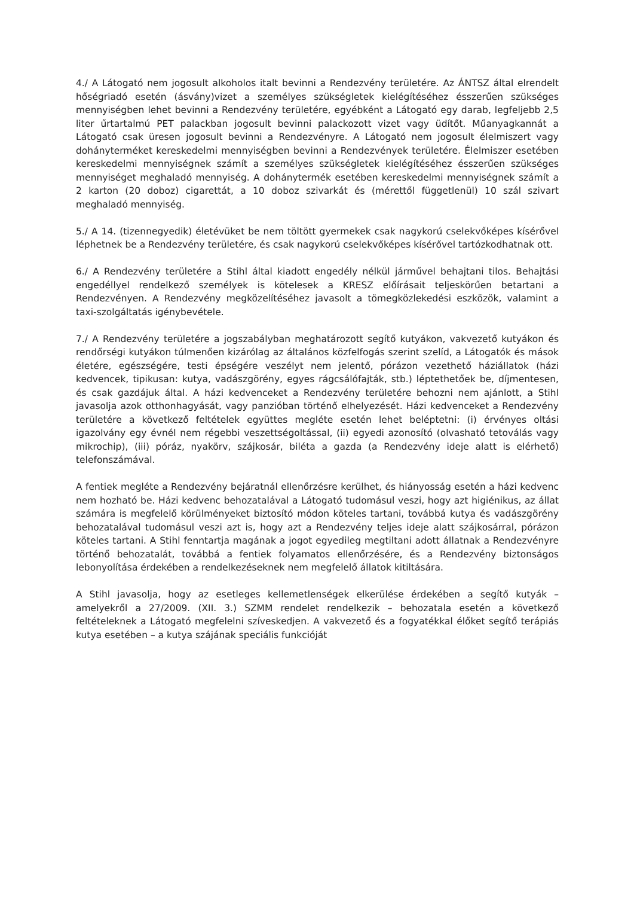4./ A Látogató nem jogosult alkoholos italt bevinni a Rendezvény területére. Az ÁNTSZ által elrendelt hőségriadó esetén (ásvány)vizet a személyes szükségletek kielégítéséhez ésszerűen szükséges mennyiségben lehet bevinni a Rendezvény területére, egyébként a Látogató egy darab, legfeljebb 2,5 liter űrtartalmú PET palackban jogosult bevinni palackozott vizet vagy üdítőt. Műanyagkannát a Látogató csak üresen jogosult bevinni a Rendezvényre. A Látogató nem jogosult élelmiszert vagy dohányterméket kereskedelmi mennyiségben bevinni a Rendezvények területére. Élelmiszer esetében kereskedelmi mennyiségnek számít a személyes szükségletek kielégítéséhez ésszerűen szükséges mennyiséget meghaladó mennyiség. A dohánytermék esetében kereskedelmi mennyiségnek számít a 2 karton (20 doboz) cigarettát, a 10 doboz szivarkát és (mérettől függetlenül) 10 szál szivart meghaladó mennyiség.
5./ A 14. (tizennegyedik) életévüket be nem töltött gyermekek csak nagykorú cselekvőképes kísérővel léphetnek be a Rendezvény területére, és csak nagykorú cselekvőképes kísérővel tartózkodhatnak ott.
6./ A Rendezvény területére a Stihl által kiadott engedély nélkül járművel behajtani tilos. Behajtási engedéllyel rendelkező személyek is kötelesek a KRESZ előírásait teljeskörűen betartani a Rendezvényen. A Rendezvény megközelítéséhez javasolt a tömegközlekedési eszközök, valamint a taxi-szolgáltatás igénybevétele.
7./ A Rendezvény területére a jogszabályban meghatározott segítő kutyákon, vakvezető kutyákon és rendőrségi kutyákon túlmenően kizárólag az általános közfelfogás szerint szelíd, a Látogatók és mások életére, egészségére, testi épségére veszélyt nem jelentő, pórázon vezethető háziállatok (házi kedvencek, tipikusan: kutya, vadászgörény, egyes rágcsálófajták, stb.) léptethetőek be, díjmentesen, és csak gazdájuk által. A házi kedvenceket a Rendezvény területére behozni nem ajánlott, a Stihl javasolja azok otthonhagyását, vagy panzióban történő elhelyezését. Házi kedvenceket a Rendezvény területére a következő feltételek együttes megléte esetén lehet beléptetni: (i) érvényes oltási igazolvány egy évnél nem régebbi veszettségoltással, (ii) egyedi azonosító (olvasható tetoválás vagy mikrochip), (iii) póráz, nyakörv, szájkosár, biléta a gazda (a Rendezvény ideje alatt is elérhető) telefonszámával.
A fentiek megléte a Rendezvény bejáratnál ellenőrzésre kerülhet, és hiányosság esetén a házi kedvenc nem hozható be. Házi kedvenc behozatalával a Látogató tudomásul veszi, hogy azt higiénikus, az állat számára is megfelelő körülményeket biztosító módon köteles tartani, továbbá kutya és vadászgörény behozatalával tudomásul veszi azt is, hogy azt a Rendezvény teljes ideje alatt szájkosárral, pórázon köteles tartani. A Stihl fenntartja magának a jogot egyedileg megtiltani adott állatnak a Rendezvényre történő behozatalát, továbbá a fentiek folyamatos ellenőrzésére, és a Rendezvény biztonságos lebonyolítása érdekében a rendelkezéseknek nem megfelelő állatok kitiltására.
A Stihl javasolja, hogy az esetleges kellemetlenségek elkerülése érdekében a segítő kutyák – amelyekről a 27/2009. (XII. 3.) SZMM rendelet rendelkezik – behozatala esetén a következő feltételeknek a Látogató megfelelni szíveskedjen. A vakvezető és a fogyatékkal élőket segítő terápiás kutya esetében – a kutya szájának speciális funkcióját